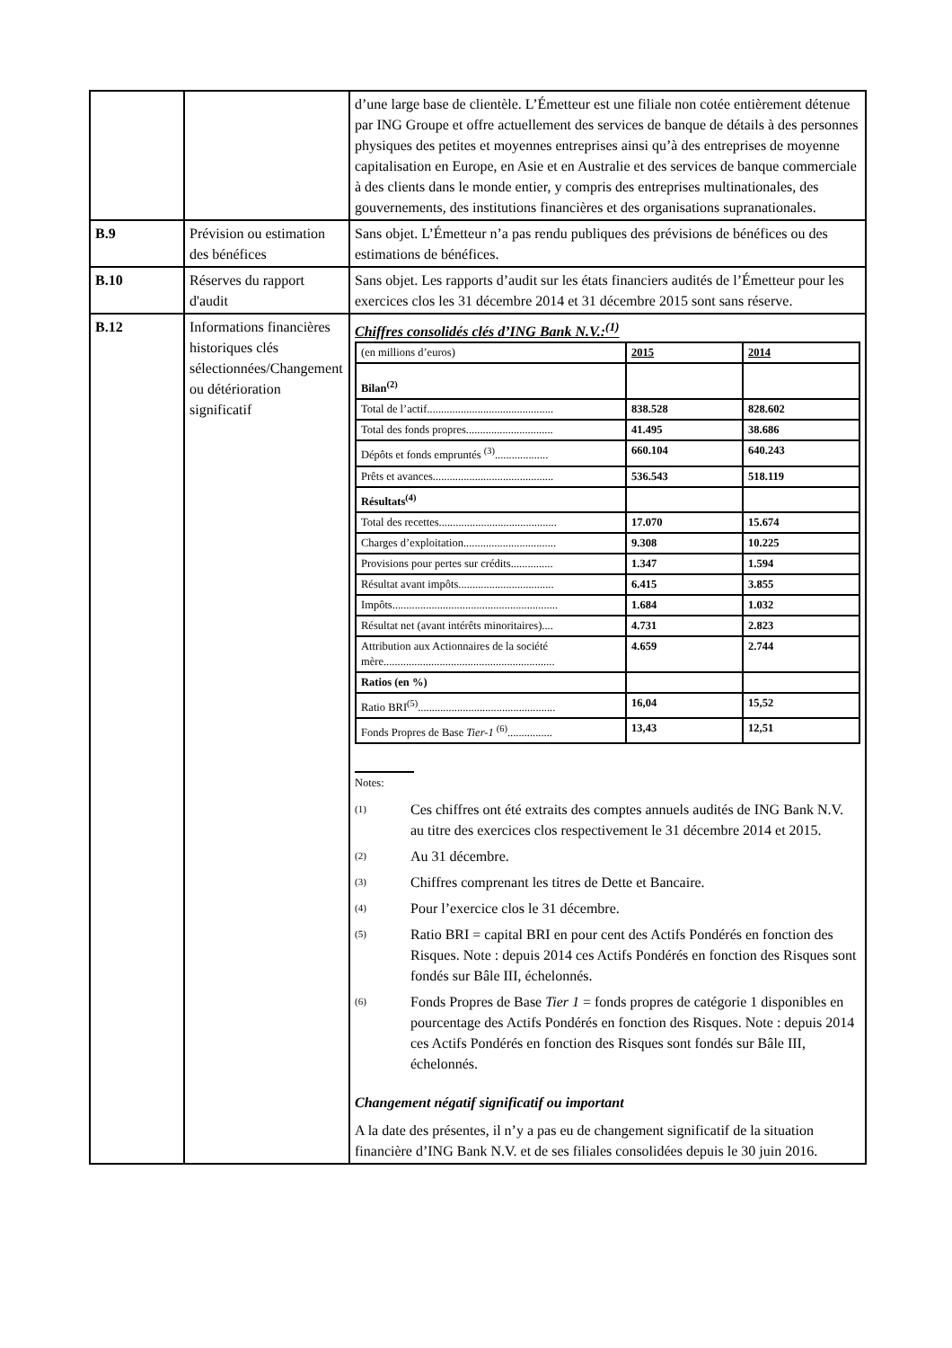| | | d’une large base de clientèle. L’Émetteur est une filiale non cotée entièrement détenue par ING Groupe et offre actuellement des services de banque de détails à des personnes physiques des petites et moyennes entreprises ainsi qu’à des entreprises de moyenne capitalisation en Europe, en Asie et en Australie et des services de banque commerciale à des clients dans le monde entier, y compris des entreprises multinationales, des gouvernements, des institutions financières et des organisations supranationales. |
| B.9 | Prévision ou estimation des bénéfices | Sans objet. L’Émetteur n’a pas rendu publiques des prévisions de bénéfices ou des estimations de bénéfices. |
| B.10 | Réserves du rapport d'audit | Sans objet. Les rapports d’audit sur les états financiers audités de l’Émetteur pour les exercices clos les 31 décembre 2014 et 31 décembre 2015 sont sans réserve. |
| B.12 | Informations financières historiques clés sélectionnées/Changement ou détérioration significatif | Chiffres consolidés clés d’ING Bank N.V.:<sup>(1)</sup> / (en millions d’euros) / 2015 / 2014 / / Bilan<sup>(2)</sup> / / / / Total de l’actif............................................. / 838.528 / 828.602 / / Total des fonds propres............................... / 41.495 / 38.686 / / Dépôts et fonds empruntés <sup>(3)</sup>................... / 660.104 / 640.243 / / Prêts et avances........................................... / 536.543 / 518.119 / / Résultats<sup>(4)</sup> / / / / Total des recettes.......................................... / 17.070 / 15.674 / / Charges d’exploitation................................. / 9.308 / 10.225 / / Provisions pour pertes sur crédits............... / 1.347 / 1.594 / / Résultat avant impôts.................................. / 6.415 / 3.855 / / Impôts........................................................... / 1.684 / 1.032 / / Résultat net (avant intérêts minoritaires).... / 4.731 / 2.823 / / Attribution aux Actionnaires de la société mère............................................................. / 4.659 / 2.744 / / Ratios (en %) / / / / Ratio BRI<sup>(5)</sup>................................................. / 16,04 / 15,52 / / Fonds Propres de Base Tier-1 <sup>(6)</sup>................ / 13,43 / 12,51 / Notes: (1) Ces chiffres ont été extraits des comptes annuels audités de ING Bank N.V. au titre des exercices clos respectivement le 31 décembre 2014 et 2015. (2) Au 31 décembre. (3) Chiffres comprenant les titres de Dette et Bancaire. (4) Pour l’exercice clos le 31 décembre. (5) Ratio BRI = capital BRI en pour cent des Actifs Pondérés en fonction des Risques. Note : depuis 2014 ces Actifs Pondérés en fonction des Risques sont fondés sur Bâle III, échelonnés. (6) Fonds Propres de Base Tier 1 = fonds propres de catégorie 1 disponibles en pourcentage des Actifs Pondérés en fonction des Risques. Note : depuis 2014 ces Actifs Pondérés en fonction des Risques sont fondés sur Bâle III, échelonnés. Changement négatif significatif ou important A la date des présentes, il n’y a pas eu de changement significatif de la situation financière d’ING Bank N.V. et de ses filiales consolidées depuis le 30 juin 2016. |